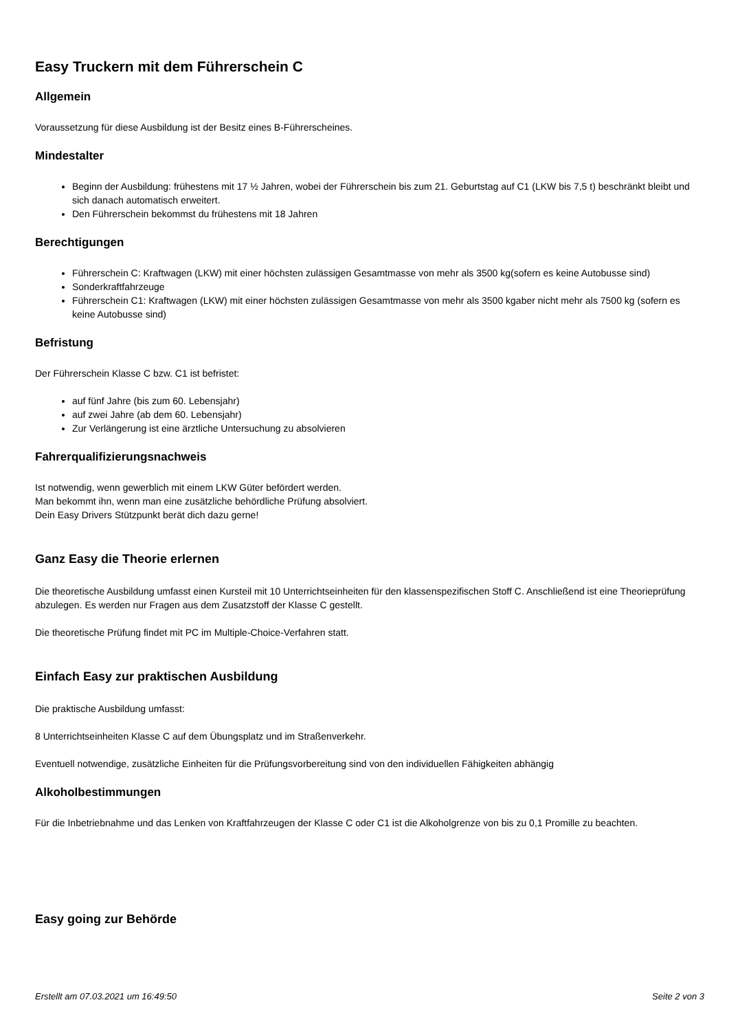Easy Truckern mit dem Führerschein C
Allgemein
Voraussetzung für diese Ausbildung ist der Besitz eines B-Führerscheines.
Mindestalter
Beginn der Ausbildung: frühestens mit 17 ½ Jahren, wobei der Führerschein bis zum 21. Geburtstag auf C1 (LKW bis 7,5 t) beschränkt bleibt und sich danach automatisch erweitert.
Den Führerschein bekommst du frühestens mit 18 Jahren
Berechtigungen
Führerschein C: Kraftwagen (LKW) mit einer höchsten zulässigen Gesamtmasse von mehr als 3500 kg(sofern es keine Autobusse sind)
Sonderkraftfahrzeuge
Führerschein C1: Kraftwagen (LKW) mit einer höchsten zulässigen Gesamtmasse von mehr als 3500 kgaber nicht mehr als 7500 kg (sofern es keine Autobusse sind)
Befristung
Der Führerschein Klasse C bzw. C1 ist befristet:
auf fünf Jahre (bis zum 60. Lebensjahr)
auf zwei Jahre (ab dem 60. Lebensjahr)
Zur Verlängerung ist eine ärztliche Untersuchung zu absolvieren
Fahrerqualifizierungsnachweis
Ist notwendig, wenn gewerblich mit einem LKW Güter befördert werden.
Man bekommt ihn, wenn man eine zusätzliche behördliche Prüfung absolviert.
Dein Easy Drivers Stützpunkt berät dich dazu gerne!
Ganz Easy die Theorie erlernen
Die theoretische Ausbildung umfasst einen Kursteil mit 10 Unterrichtseinheiten für den klassenspezifischen Stoff C. Anschließend ist eine Theorieprüfung abzulegen. Es werden nur Fragen aus dem Zusatzstoff der Klasse C gestellt.
Die theoretische Prüfung findet mit PC im Multiple-Choice-Verfahren statt.
Einfach Easy zur praktischen Ausbildung
Die praktische Ausbildung umfasst:
8 Unterrichtseinheiten Klasse C auf dem Übungsplatz und im Straßenverkehr.
Eventuell notwendige, zusätzliche Einheiten für die Prüfungsvorbereitung sind von den individuellen Fähigkeiten abhängig
Alkoholbestimmungen
Für die Inbetriebnahme und das Lenken von Kraftfahrzeugen der Klasse C oder C1 ist die Alkoholgrenze von bis zu 0,1 Promille zu beachten.
Easy going zur Behörde
Erstellt am 07.03.2021 um 16:49:50 Seite 2 von 3